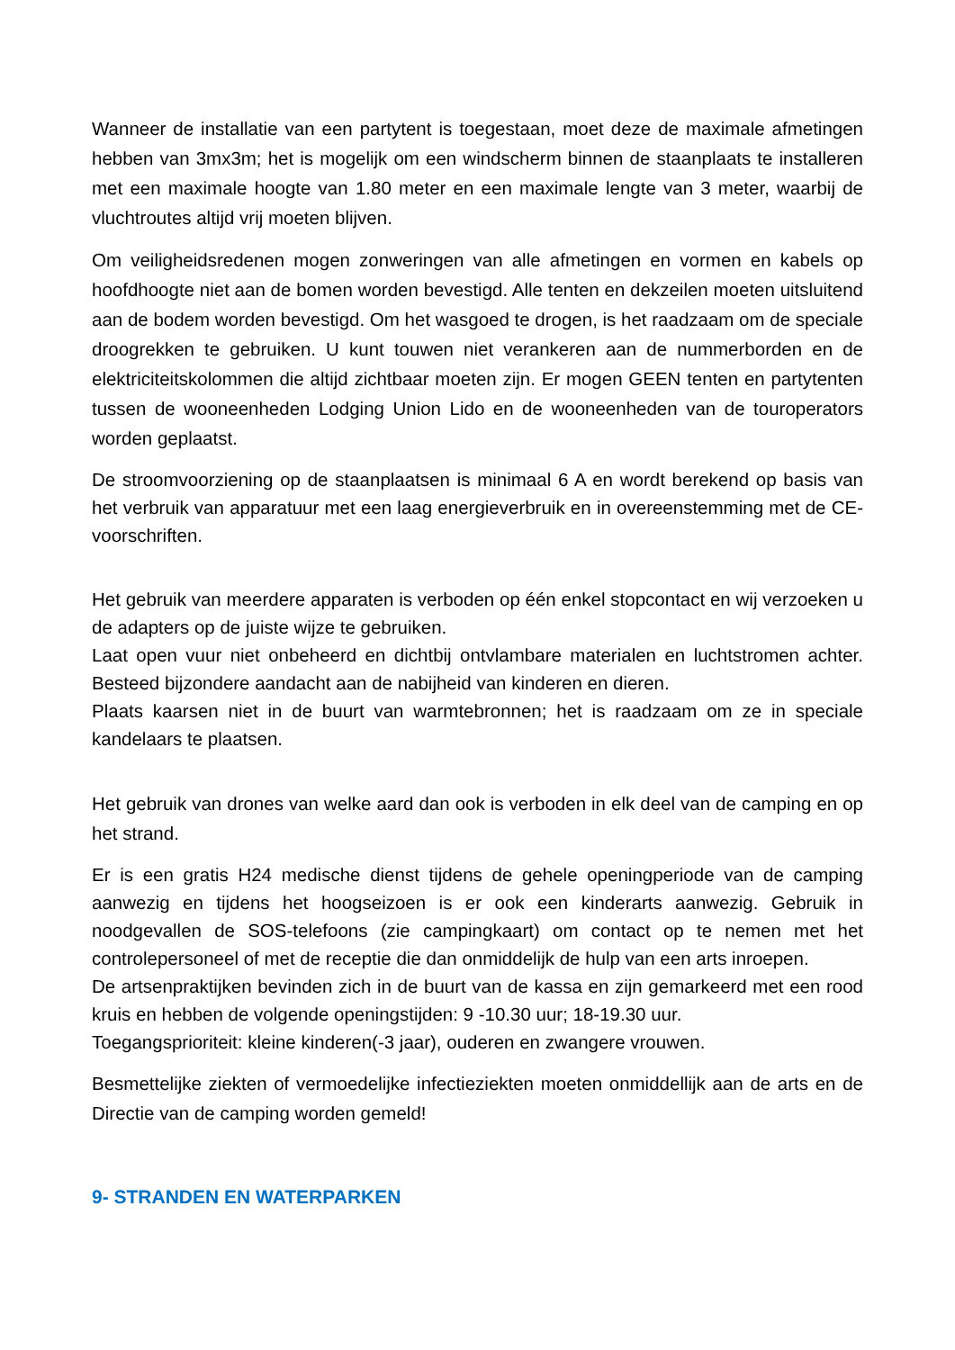Wanneer de installatie van een partytent is toegestaan, moet deze de maximale afmetingen hebben van 3mx3m; het is mogelijk om een windscherm binnen de staanplaats te installeren met een maximale hoogte van 1.80 meter en een maximale lengte van 3 meter, waarbij de vluchtroutes altijd vrij moeten blijven.
Om veiligheidsredenen mogen zonweringen van alle afmetingen en vormen en kabels op hoofdhoogte niet aan de bomen worden bevestigd. Alle tenten en dekzeilen moeten uitsluitend aan de bodem worden bevestigd. Om het wasgoed te drogen, is het raadzaam om de speciale droogrekken te gebruiken. U kunt touwen niet verankeren aan de nummerborden en de elektriciteitskolommen die altijd zichtbaar moeten zijn. Er mogen GEEN tenten en partytenten tussen de wooneenheden Lodging Union Lido en de wooneenheden van de touroperators worden geplaatst.
De stroomvoorziening op de staanplaatsen is minimaal 6 A en wordt berekend op basis van het verbruik van apparatuur met een laag energieverbruik en in overeenstemming met de CE-voorschriften.
Het gebruik van meerdere apparaten is verboden op één enkel stopcontact en wij verzoeken u de adapters op de juiste wijze te gebruiken.
Laat open vuur niet onbeheerd en dichtbij ontvlambare materialen en luchtstromen achter. Besteed bijzondere aandacht aan de nabijheid van kinderen en dieren.
Plaats kaarsen niet in de buurt van warmtebronnen; het is raadzaam om ze in speciale kandelaars te plaatsen.
Het gebruik van drones van welke aard dan ook is verboden in elk deel van de camping en op het strand.
Er is een gratis H24 medische dienst tijdens de gehele openingperiode van de camping aanwezig en tijdens het hoogseizoen is er ook een kinderarts aanwezig. Gebruik in noodgevallen de SOS-telefoons (zie campingkaart) om contact op te nemen met het controlepersoneel of met de receptie die dan onmiddelijk de hulp van een arts inroepen.
De artsenpraktijken bevinden zich in de buurt van de kassa en zijn gemarkeerd met een rood kruis en hebben de volgende openingstijden: 9 -10.30 uur; 18-19.30 uur.
Toegangsprioriteit: kleine kinderen(-3 jaar), ouderen en zwangere vrouwen.
Besmettelijke ziekten of vermoedelijke infectieziekten moeten onmiddellijk aan de arts en de Directie van de camping worden gemeld!
9- STRANDEN EN WATERPARKEN